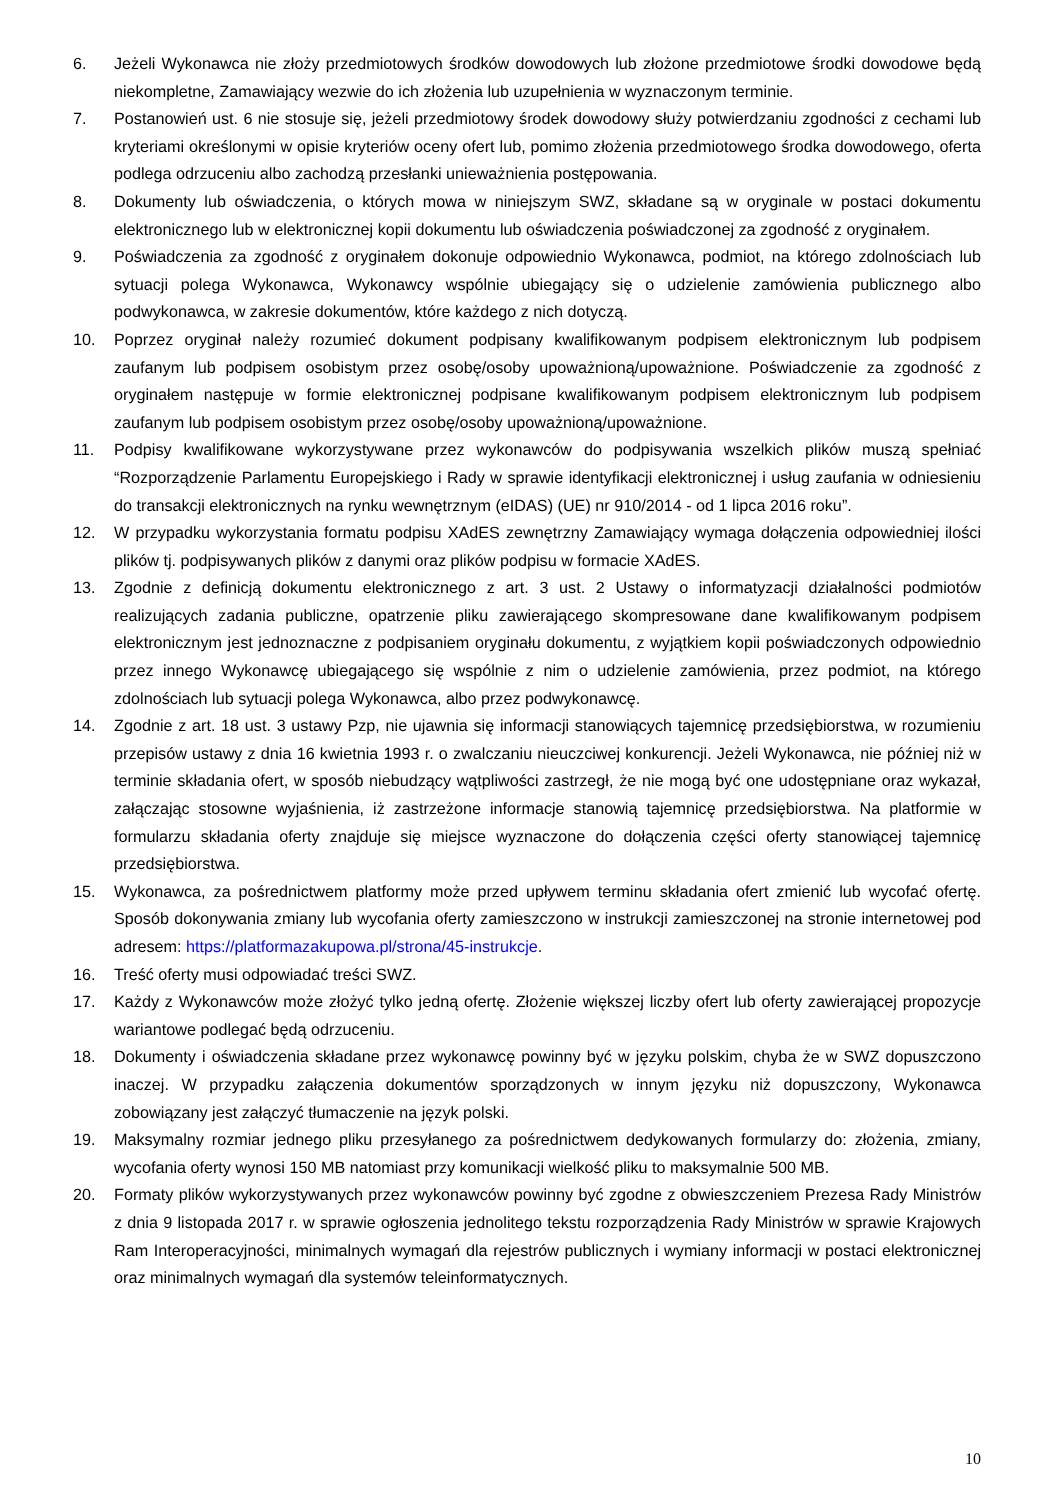6. Jeżeli Wykonawca nie złoży przedmiotowych środków dowodowych lub złożone przedmiotowe środki dowodowe będą niekompletne, Zamawiający wezwie do ich złożenia lub uzupełnienia w wyznaczonym terminie.
7. Postanowień ust. 6 nie stosuje się, jeżeli przedmiotowy środek dowodowy służy potwierdzaniu zgodności z cechami lub kryteriami określonymi w opisie kryteriów oceny ofert lub, pomimo złożenia przedmiotowego środka dowodowego, oferta podlega odrzuceniu albo zachodzą przesłanki unieważnienia postępowania.
8. Dokumenty lub oświadczenia, o których mowa w niniejszym SWZ, składane są w oryginale w postaci dokumentu elektronicznego lub w elektronicznej kopii dokumentu lub oświadczenia poświadczonej za zgodność z oryginałem.
9. Poświadczenia za zgodność z oryginałem dokonuje odpowiednio Wykonawca, podmiot, na którego zdolnościach lub sytuacji polega Wykonawca, Wykonawcy wspólnie ubiegający się o udzielenie zamówienia publicznego albo podwykonawca, w zakresie dokumentów, które każdego z nich dotyczą.
10. Poprzez oryginał należy rozumieć dokument podpisany kwalifikowanym podpisem elektronicznym lub podpisem zaufanym lub podpisem osobistym przez osobę/osoby upoważnioną/upoważnione. Poświadczenie za zgodność z oryginałem następuje w formie elektronicznej podpisane kwalifikowanym podpisem elektronicznym lub podpisem zaufanym lub podpisem osobistym przez osobę/osoby upoważnioną/upoważnione.
11. Podpisy kwalifikowane wykorzystywane przez wykonawców do podpisywania wszelkich plików muszą spełniać “Rozporządzenie Parlamentu Europejskiego i Rady w sprawie identyfikacji elektronicznej i usług zaufania w odniesieniu do transakcji elektronicznych na rynku wewnętrznym (eIDAS) (UE) nr 910/2014 - od 1 lipca 2016 roku”.
12. W przypadku wykorzystania formatu podpisu XAdES zewnętrzny Zamawiający wymaga dołączenia odpowiedniej ilości plików tj. podpisywanych plików z danymi oraz plików podpisu w formacie XAdES.
13. Zgodnie z definicją dokumentu elektronicznego z art. 3 ust. 2 Ustawy o informatyzacji działalności podmiotów realizujących zadania publiczne, opatrzenie pliku zawierającego skompresowane dane kwalifikowanym podpisem elektronicznym jest jednoznaczne z podpisaniem oryginału dokumentu, z wyjątkiem kopii poświadczonych odpowiednio przez innego Wykonawcę ubiegającego się wspólnie z nim o udzielenie zamówienia, przez podmiot, na którego zdolnościach lub sytuacji polega Wykonawca, albo przez podwykonawcę.
14. Zgodnie z art. 18 ust. 3 ustawy Pzp, nie ujawnia się informacji stanowiących tajemnicę przedsiębiorstwa, w rozumieniu przepisów ustawy z dnia 16 kwietnia 1993 r. o zwalczaniu nieuczciwej konkurencji. Jeżeli Wykonawca, nie później niż w terminie składania ofert, w sposób niebudzący wątpliwości zastrzegł, że nie mogą być one udostępniane oraz wykazał, załączając stosowne wyjaśnienia, iż zastrzeżone informacje stanowią tajemnicę przedsiębiorstwa. Na platformie w formularzu składania oferty znajduje się miejsce wyznaczone do dołączenia części oferty stanowiącej tajemnicę przedsiębiorstwa.
15. Wykonawca, za pośrednictwem platformy może przed upływem terminu składania ofert zmienić lub wycofać ofertę. Sposób dokonywania zmiany lub wycofania oferty zamieszczono w instrukcji zamieszczonej na stronie internetowej pod adresem: https://platformazakupowa.pl/strona/45-instrukcje.
16. Treść oferty musi odpowiadać treści SWZ.
17. Każdy z Wykonawców może złożyć tylko jedną ofertę. Złożenie większej liczby ofert lub oferty zawierającej propozycje wariantowe podlegać będą odrzuceniu.
18. Dokumenty i oświadczenia składane przez wykonawcę powinny być w języku polskim, chyba że w SWZ dopuszczono inaczej. W przypadku załączenia dokumentów sporządzonych w innym języku niż dopuszczony, Wykonawca zobowiązany jest załączyć tłumaczenie na język polski.
19. Maksymalny rozmiar jednego pliku przesyłanego za pośrednictwem dedykowanych formularzy do: złożenia, zmiany, wycofania oferty wynosi 150 MB natomiast przy komunikacji wielkość pliku to maksymalnie 500 MB.
20. Formaty plików wykorzystywanych przez wykonawców powinny być zgodne z obwieszczeniem Prezesa Rady Ministrów z dnia 9 listopada 2017 r. w sprawie ogłoszenia jednolitego tekstu rozporządzenia Rady Ministrów w sprawie Krajowych Ram Interoperacyjności, minimalnych wymagań dla rejestrów publicznych i wymiany informacji w postaci elektronicznej oraz minimalnych wymagań dla systemów teleinformatycznych.
10